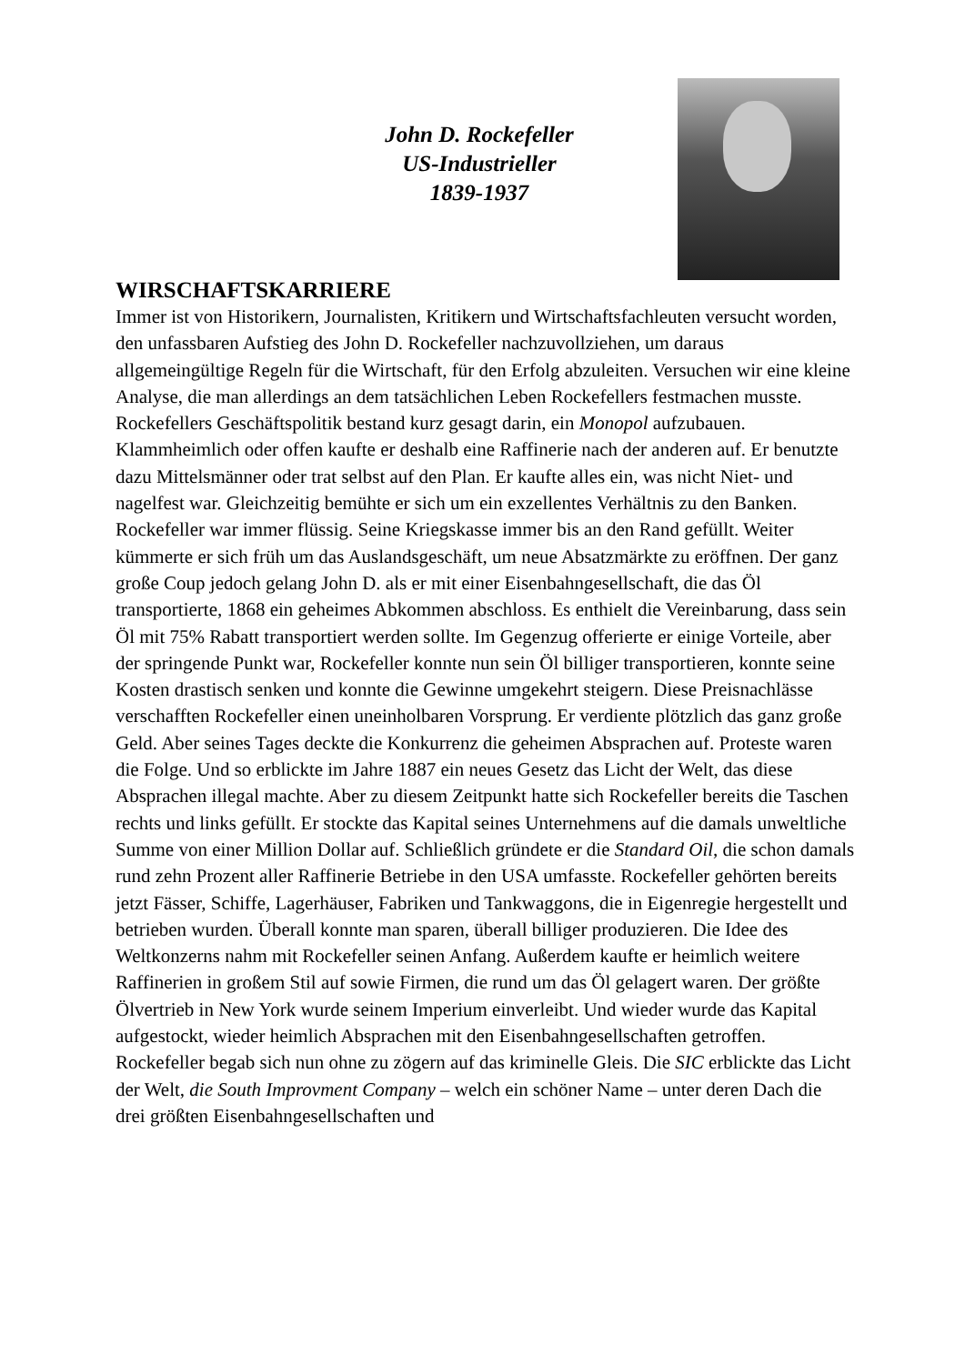John D. Rockefeller
US-Industrieller
1839-1937
WIRSCHAFTSKARRIERE
Immer ist von Historikern, Journalisten, Kritikern und Wirtschaftsfachleuten versucht worden, den unfassbaren Aufstieg des John D. Rockefeller nachzuvollziehen, um daraus allgemeingültige Regeln für die Wirtschaft, für den Erfolg abzuleiten. Versuchen wir eine kleine Analyse, die man allerdings an dem tatsächlichen Leben Rockefellers festmachen musste. Rockefellers Geschäftspolitik bestand kurz gesagt darin, ein Monopol aufzubauen. Klammheimlich oder offen kaufte er deshalb eine Raffinerie nach der anderen auf. Er benutzte dazu Mittelsmänner oder trat selbst auf den Plan. Er kaufte alles ein, was nicht Niet- und nagelfest war. Gleichzeitig bemühte er sich um ein exzellentes Verhältnis zu den Banken. Rockefeller war immer flüssig. Seine Kriegskasse immer bis an den Rand gefüllt. Weiter kümmerte er sich früh um das Auslandsgeschäft, um neue Absatzmärkte zu eröffnen. Der ganz große Coup jedoch gelang John D. als er mit einer Eisenbahngesellschaft, die das Öl transportierte, 1868 ein geheimes Abkommen abschloss. Es enthielt die Vereinbarung, dass sein Öl mit 75% Rabatt transportiert werden sollte. Im Gegenzug offerierte er einige Vorteile, aber der springende Punkt war, Rockefeller konnte nun sein Öl billiger transportieren, konnte seine Kosten drastisch senken und konnte die Gewinne umgekehrt steigern. Diese Preisnachlässe verschafften Rockefeller einen uneinholbaren Vorsprung. Er verdiente plötzlich das ganz große Geld. Aber seines Tages deckte die Konkurrenz die geheimen Absprachen auf. Proteste waren die Folge. Und so erblickte im Jahre 1887 ein neues Gesetz das Licht der Welt, das diese Absprachen illegal machte. Aber zu diesem Zeitpunkt hatte sich Rockefeller bereits die Taschen rechts und links gefüllt. Er stockte das Kapital seines Unternehmens auf die damals unweltliche Summe von einer Million Dollar auf. Schließlich gründete er die Standard Oil, die schon damals rund zehn Prozent aller Raffinerie Betriebe in den USA umfasste. Rockefeller gehörten bereits jetzt Fässer, Schiffe, Lagerhäuser, Fabriken und Tankwaggons, die in Eigenregie hergestellt und betrieben wurden. Überall konnte man sparen, überall billiger produzieren. Die Idee des Weltkonzerns nahm mit Rockefeller seinen Anfang. Außerdem kaufte er heimlich weitere Raffinerien in großem Stil auf sowie Firmen, die rund um das Öl gelagert waren. Der größte Ölvertrieb in New York wurde seinem Imperium einverleibt. Und wieder wurde das Kapital aufgestockt, wieder heimlich Absprachen mit den Eisenbahngesellschaften getroffen. Rockefeller begab sich nun ohne zu zögern auf das kriminelle Gleis. Die SIC erblickte das Licht der Welt, die South Improvment Company – welch ein schöner Name – unter deren Dach die drei größten Eisenbahngesellschaften und